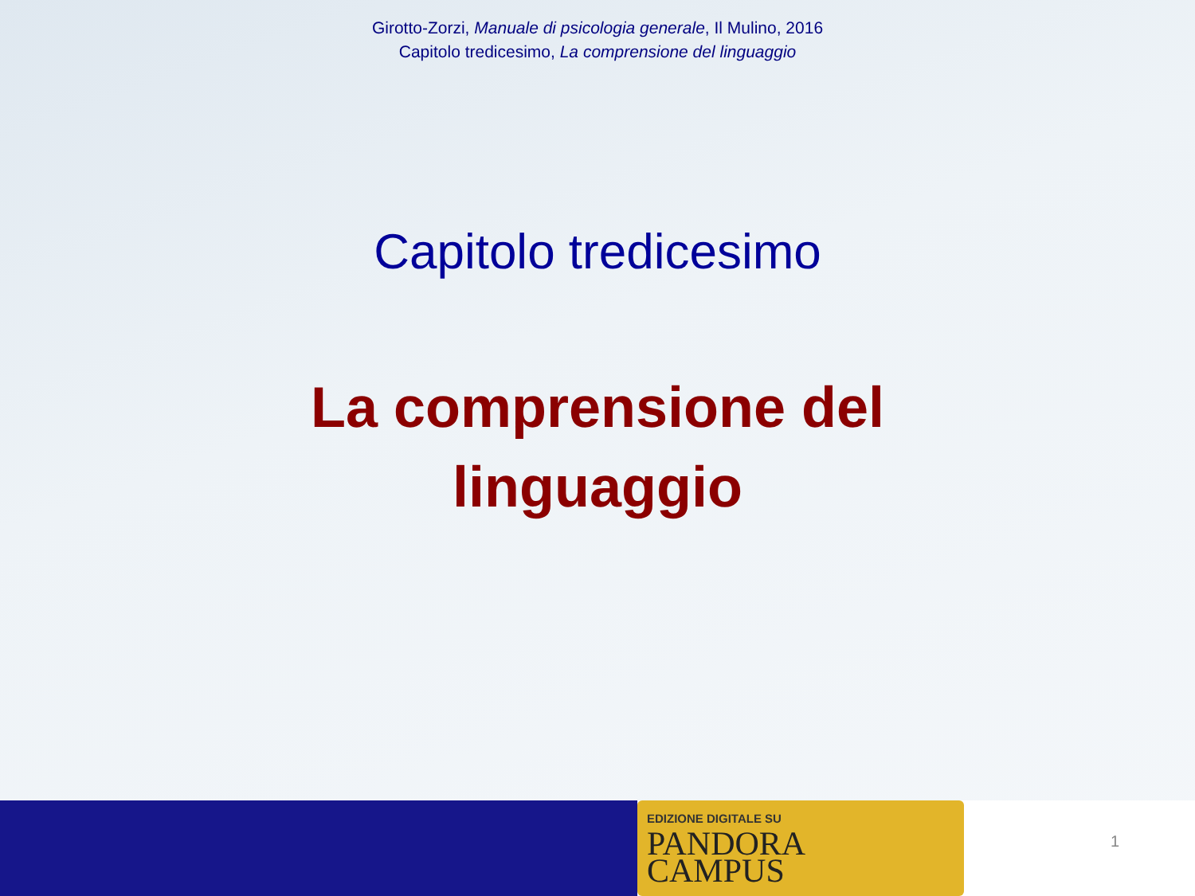Girotto-Zorzi, Manuale di psicologia generale, Il Mulino, 2016
Capitolo tredicesimo, La comprensione del linguaggio
Capitolo tredicesimo
La comprensione del
linguaggio
EDIZIONE DIGITALE SU
PANDORA
CAMPUS
1